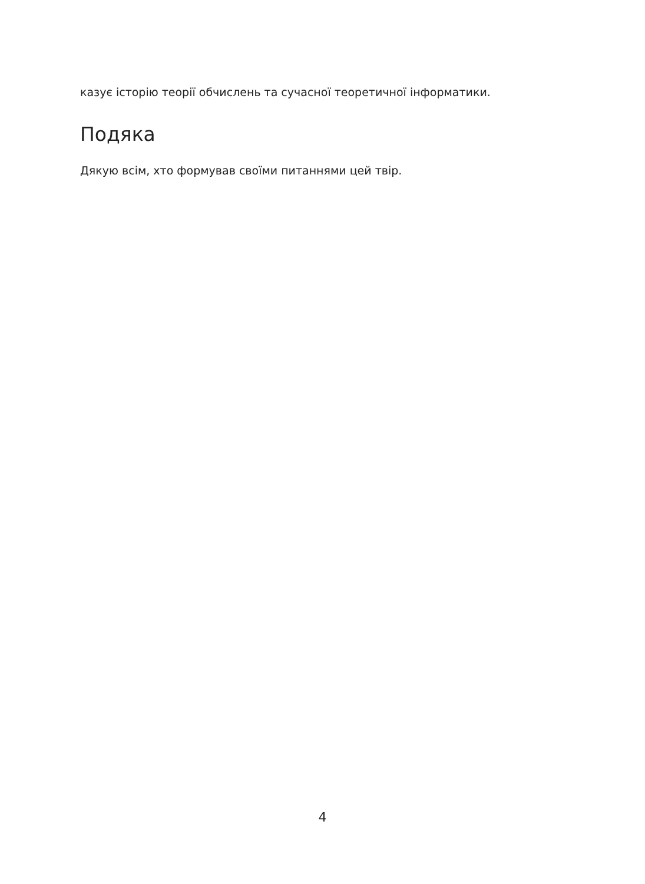казує історію теорії обчислень та сучасної теоретичної інформатики.
Подяка
Дякую всім, хто формував своїми питаннями цей твір.
4